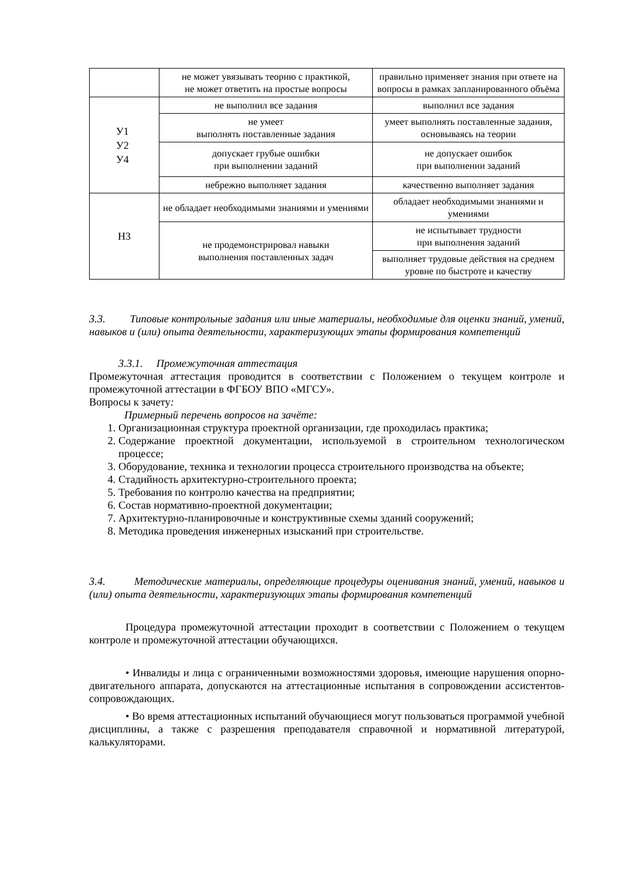| | не может увязывать теорию с практикой, не может ответить на простые вопросы | правильно применяет знания при ответе на вопросы в рамках запланированного объёма |
| У1 У2 У4 | не выполнил все задания | выполнил все задания |
| | не умеет выполнять поставленные задания | умеет выполнять поставленные задания, основываясь на теории |
| | допускает грубые ошибки при выполнении заданий | не допускает ошибок при выполнении заданий |
| | небрежно выполняет задания | качественно выполняет задания |
| Н3 | не обладает необходимыми знаниями и умениями | обладает необходимыми знаниями и умениями |
| | не продемонстрировал навыки выполнения поставленных задач | не испытывает трудности при выполнения заданий |
| | | выполняет трудовые действия на среднем уровне по быстроте и качеству |
3.3. Типовые контрольные задания или иные материалы, необходимые для оценки знаний, умений, навыков и (или) опыта деятельности, характеризующих этапы формирования компетенций
3.3.1. Промежуточная аттестация
Промежуточная аттестация проводится в соответствии с Положением о текущем контроле и промежуточной аттестации в ФГБОУ ВПО «МГСУ».
Вопросы к зачету:
Примерный перечень вопросов на зачёте:
1. Организационная структура проектной организации, где проходилась практика;
2. Содержание проектной документации, используемой в строительном технологическом процессе;
3. Оборудование, техника и технологии процесса строительного производства на объекте;
4. Стадийность архитектурно-строительного проекта;
5. Требования по контролю качества на предприятии;
6. Состав нормативно-проектной документации;
7. Архитектурно-планировочные и конструктивные схемы зданий сооружений;
8. Методика проведения инженерных изысканий при строительстве.
3.4. Методические материалы, определяющие процедуры оценивания знаний, умений, навыков и (или) опыта деятельности, характеризующих этапы формирования компетенций
Процедура промежуточной аттестации проходит в соответствии с Положением о текущем контроле и промежуточной аттестации обучающихся.
• Инвалиды и лица с ограниченными возможностями здоровья, имеющие нарушения опорно-двигательного аппарата, допускаются на аттестационные испытания в сопровождении ассистентов-сопровождающих.
• Во время аттестационных испытаний обучающиеся могут пользоваться программой учебной дисциплины, а также с разрешения преподавателя справочной и нормативной литературой, калькуляторами.